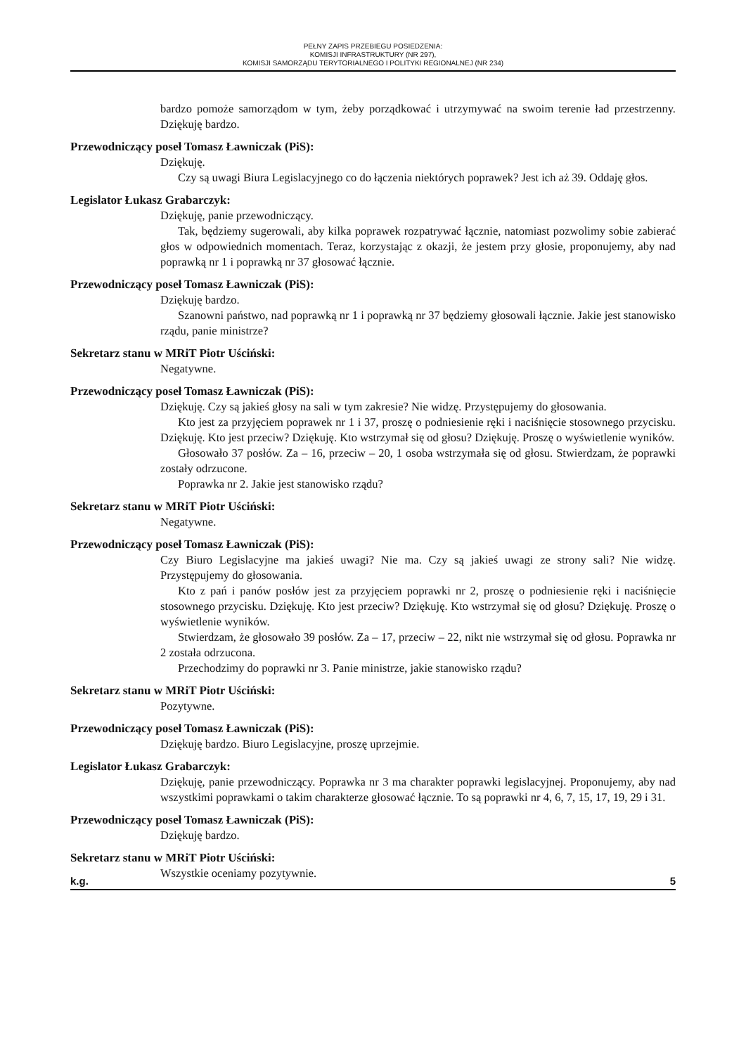PEŁNY ZAPIS PRZEBIEGU POSIEDZENIA:
KOMISJI INFRASTRUKTURY (NR 297),
KOMISJI SAMORZĄDU TERYTORIALNEGO I POLITYKI REGIONALNEJ (NR 234)
bardzo pomoże samorządom w tym, żeby porządkować i utrzymywać na swoim terenie ład przestrzenny. Dziękuję bardzo.
Przewodniczący poseł Tomasz Ławniczak (PiS):
Dziękuję.
Czy są uwagi Biura Legislacyjnego co do łączenia niektórych poprawek? Jest ich aż 39. Oddaję głos.
Legislator Łukasz Grabarczyk:
Dziękuję, panie przewodniczący.
Tak, będziemy sugerowali, aby kilka poprawek rozpatrywać łącznie, natomiast pozwolimy sobie zabierać głos w odpowiednich momentach. Teraz, korzystając z okazji, że jestem przy głosie, proponujemy, aby nad poprawką nr 1 i poprawką nr 37 głosować łącznie.
Przewodniczący poseł Tomasz Ławniczak (PiS):
Dziękuję bardzo.
Szanowni państwo, nad poprawką nr 1 i poprawką nr 37 będziemy głosowali łącznie. Jakie jest stanowisko rządu, panie ministrze?
Sekretarz stanu w MRiT Piotr Uściński:
Negatywne.
Przewodniczący poseł Tomasz Ławniczak (PiS):
Dziękuję. Czy są jakieś głosy na sali w tym zakresie? Nie widzę. Przystępujemy do głosowania.
Kto jest za przyjęciem poprawek nr 1 i 37, proszę o podniesienie ręki i naciśnięcie stosownego przycisku. Dziękuję. Kto jest przeciw? Dziękuję. Kto wstrzymał się od głosu? Dziękuję. Proszę o wyświetlenie wyników.
Głosowało 37 posłów. Za – 16, przeciw – 20, 1 osoba wstrzymała się od głosu. Stwierdzam, że poprawki zostały odrzucone.
Poprawka nr 2. Jakie jest stanowisko rządu?
Sekretarz stanu w MRiT Piotr Uściński:
Negatywne.
Przewodniczący poseł Tomasz Ławniczak (PiS):
Czy Biuro Legislacyjne ma jakieś uwagi? Nie ma. Czy są jakieś uwagi ze strony sali? Nie widzę. Przystępujemy do głosowania.
Kto z pań i panów posłów jest za przyjęciem poprawki nr 2, proszę o podniesienie ręki i naciśnięcie stosownego przycisku. Dziękuję. Kto jest przeciw? Dziękuję. Kto wstrzymał się od głosu? Dziękuję. Proszę o wyświetlenie wyników.
Stwierdzam, że głosowało 39 posłów. Za – 17, przeciw – 22, nikt nie wstrzymał się od głosu. Poprawka nr 2 została odrzucona.
Przechodzimy do poprawki nr 3. Panie ministrze, jakie stanowisko rządu?
Sekretarz stanu w MRiT Piotr Uściński:
Pozytywne.
Przewodniczący poseł Tomasz Ławniczak (PiS):
Dziękuję bardzo. Biuro Legislacyjne, proszę uprzejmie.
Legislator Łukasz Grabarczyk:
Dziękuję, panie przewodniczący. Poprawka nr 3 ma charakter poprawki legislacyjnej. Proponujemy, aby nad wszystkimi poprawkami o takim charakterze głosować łącznie. To są poprawki nr 4, 6, 7, 15, 17, 19, 29 i 31.
Przewodniczący poseł Tomasz Ławniczak (PiS):
Dziękuję bardzo.
Sekretarz stanu w MRiT Piotr Uściński:
Wszystkie oceniamy pozytywnie.
k.g. 5